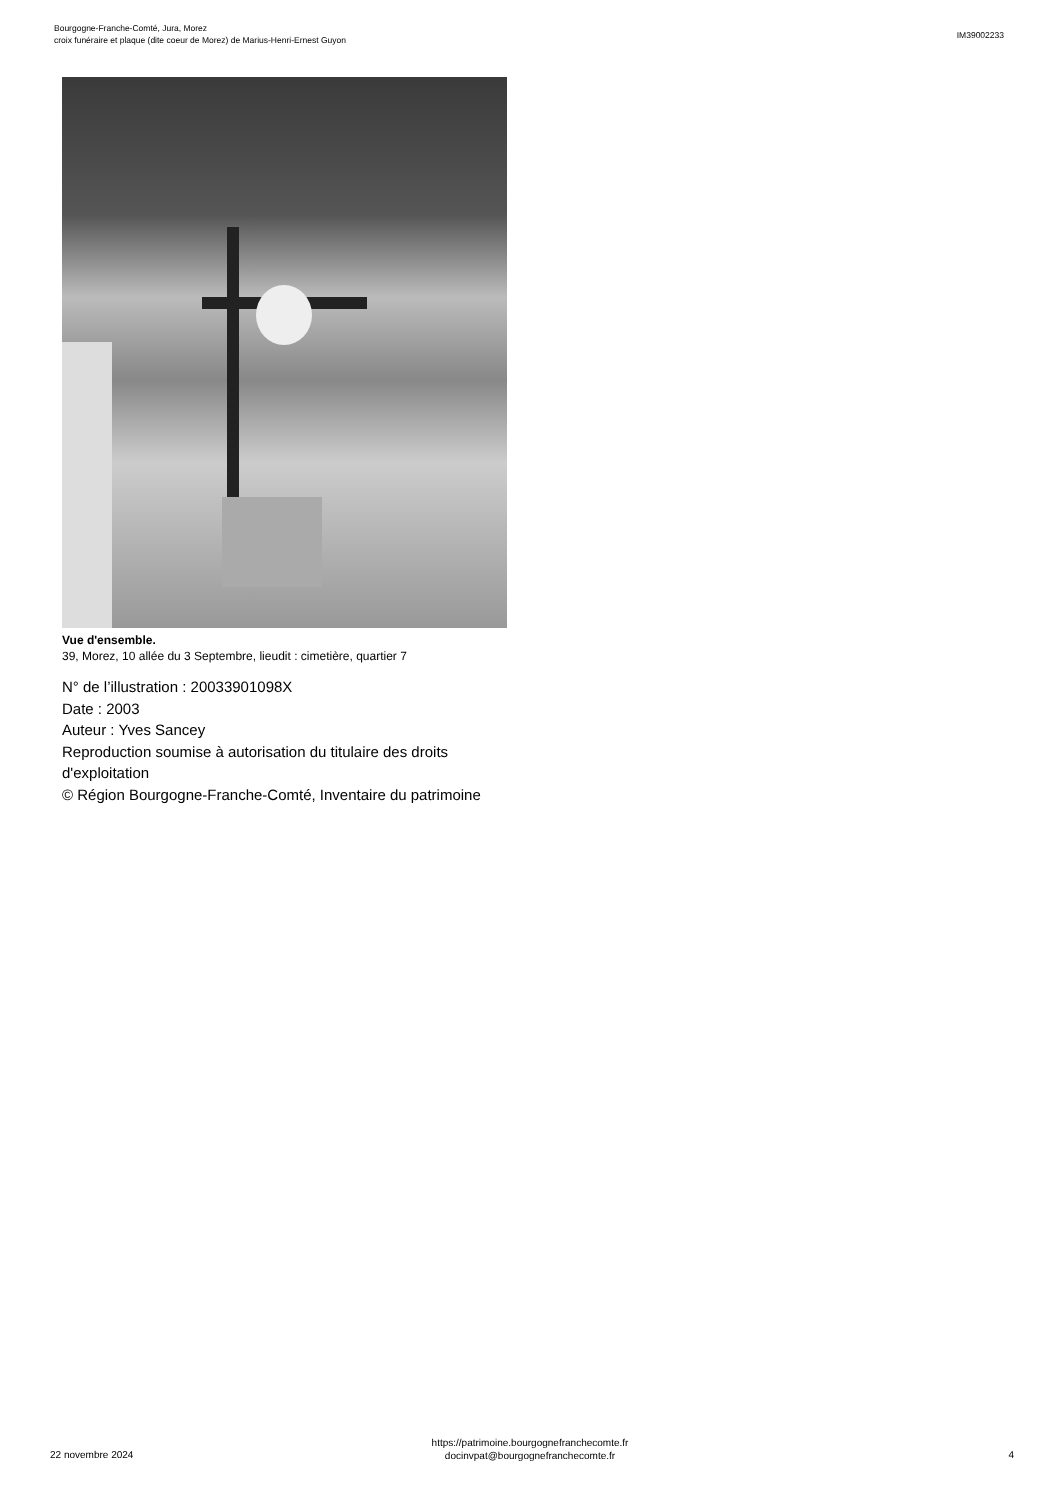Bourgogne-Franche-Comté, Jura, Morez
croix funéraire et plaque (dite coeur de Morez) de Marius-Henri-Ernest Guyon
IM39002233
Vue d'ensemble.
39, Morez, 10 allée du 3 Septembre, lieudit : cimetière, quartier 7
N° de l’illustration : 20033901098X
Date : 2003
Auteur : Yves Sancey
Reproduction soumise à autorisation du titulaire des droits d'exploitation
© Région Bourgogne-Franche-Comté, Inventaire du patrimoine
22 novembre 2024
https://patrimoine.bourgognefranchecomte.fr
docinvpat@bourgognefranchecomte.fr
4